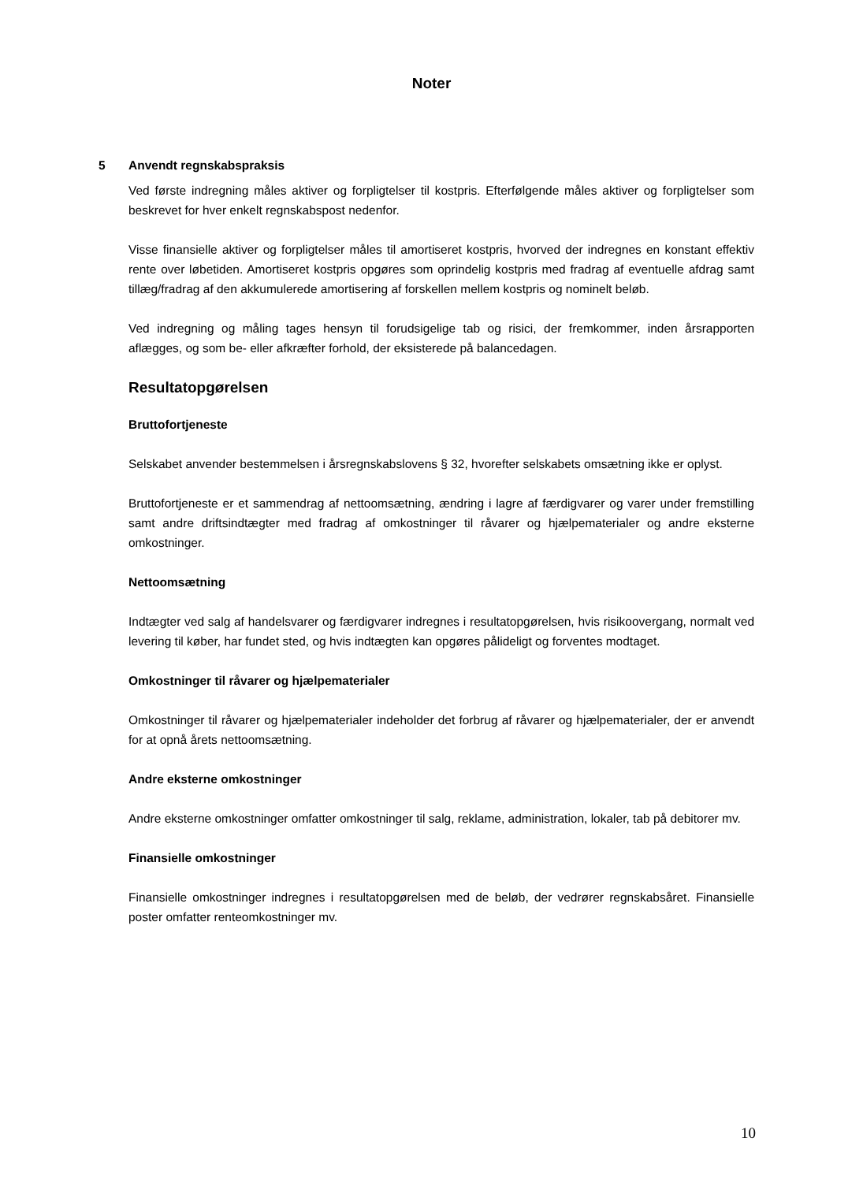Noter
5 Anvendt regnskabspraksis
Ved første indregning måles aktiver og forpligtelser til kostpris. Efterfølgende måles aktiver og forpligtelser som beskrevet for hver enkelt regnskabspost nedenfor.
Visse finansielle aktiver og forpligtelser måles til amortiseret kostpris, hvorved der indregnes en konstant effektiv rente over løbetiden. Amortiseret kostpris opgøres som oprindelig kostpris med fradrag af eventuelle afdrag samt tillæg/fradrag af den akkumulerede amortisering af forskellen mellem kostpris og nominelt beløb.
Ved indregning og måling tages hensyn til forudsigelige tab og risici, der fremkommer, inden årsrapporten aflægges, og som be- eller afkræfter forhold, der eksisterede på balancedagen.
Resultatopgørelsen
Bruttofortjeneste
Selskabet anvender bestemmelsen i årsregnskabslovens § 32, hvorefter selskabets omsætning ikke er oplyst.
Bruttofortjeneste er et sammendrag af nettoomsætning, ændring i lagre af færdigvarer og varer under fremstilling samt andre driftsindtægter med fradrag af omkostninger til råvarer og hjælpematerialer og andre eksterne omkostninger.
Nettoomsætning
Indtægter ved salg af handelsvarer og færdigvarer indregnes i resultatopgørelsen, hvis risikoovergang, normalt ved levering til køber, har fundet sted, og hvis indtægten kan opgøres pålideligt og forventes modtaget.
Omkostninger til råvarer og hjælpematerialer
Omkostninger til råvarer og hjælpematerialer indeholder det forbrug af råvarer og hjælpematerialer, der er anvendt for at opnå årets nettoomsætning.
Andre eksterne omkostninger
Andre eksterne omkostninger omfatter omkostninger til salg, reklame, administration, lokaler, tab på debitorer mv.
Finansielle omkostninger
Finansielle omkostninger indregnes i resultatopgørelsen med de beløb, der vedrører regnskabsåret. Finansielle poster omfatter renteomkostninger mv.
10